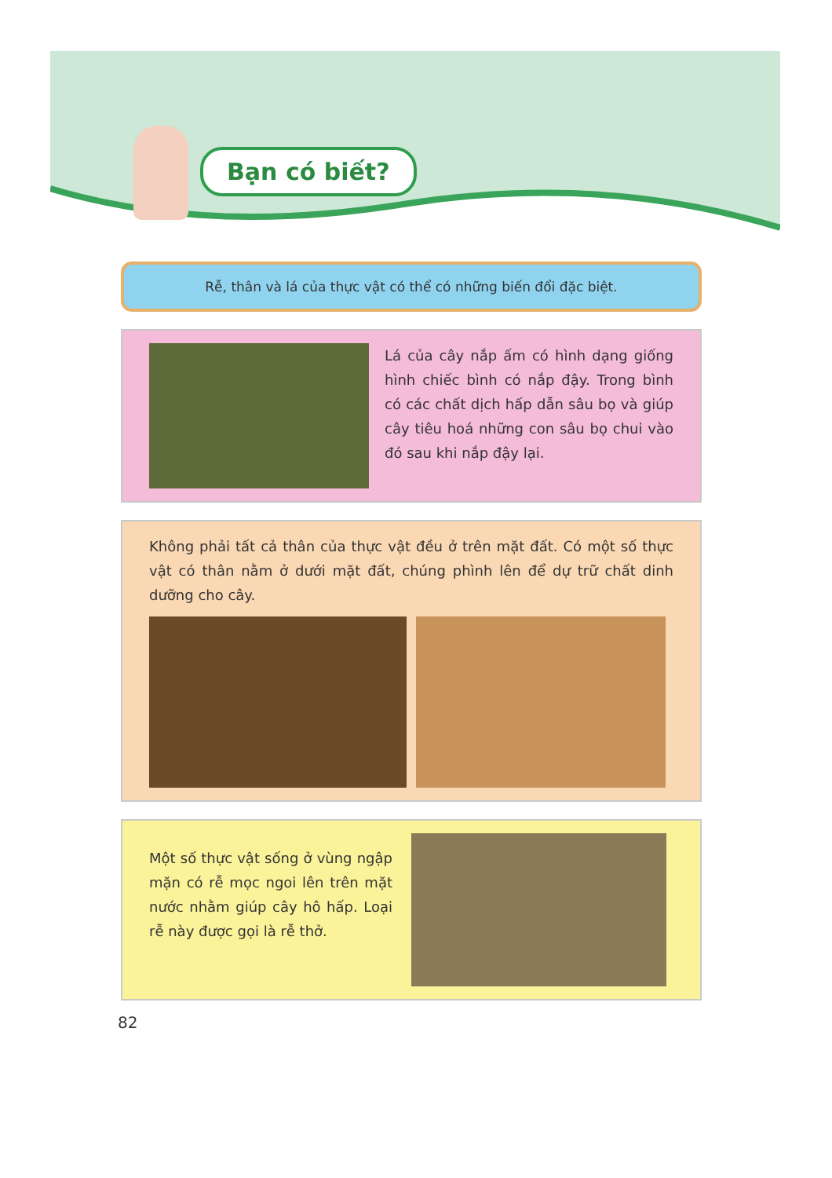Bạn có biết?
Rễ, thân và lá của thực vật có thể có những biến đổi đặc biệt.
Lá của cây nắp ấm có hình dạng giống hình chiếc bình có nắp đậy. Trong bình có các chất dịch hấp dẫn sâu bọ và giúp cây tiêu hoá những con sâu bọ chui vào đó sau khi nắp đậy lại.
Không phải tất cả thân của thực vật đều ở trên mặt đất. Có một số thực vật có thân nằm ở dưới mặt đất, chúng phình lên để dự trữ chất dinh dưỡng cho cây.
Một số thực vật sống ở vùng ngập mặn có rễ mọc ngoi lên trên mặt nước nhằm giúp cây hô hấp. Loại rễ này được gọi là rễ thở.
82